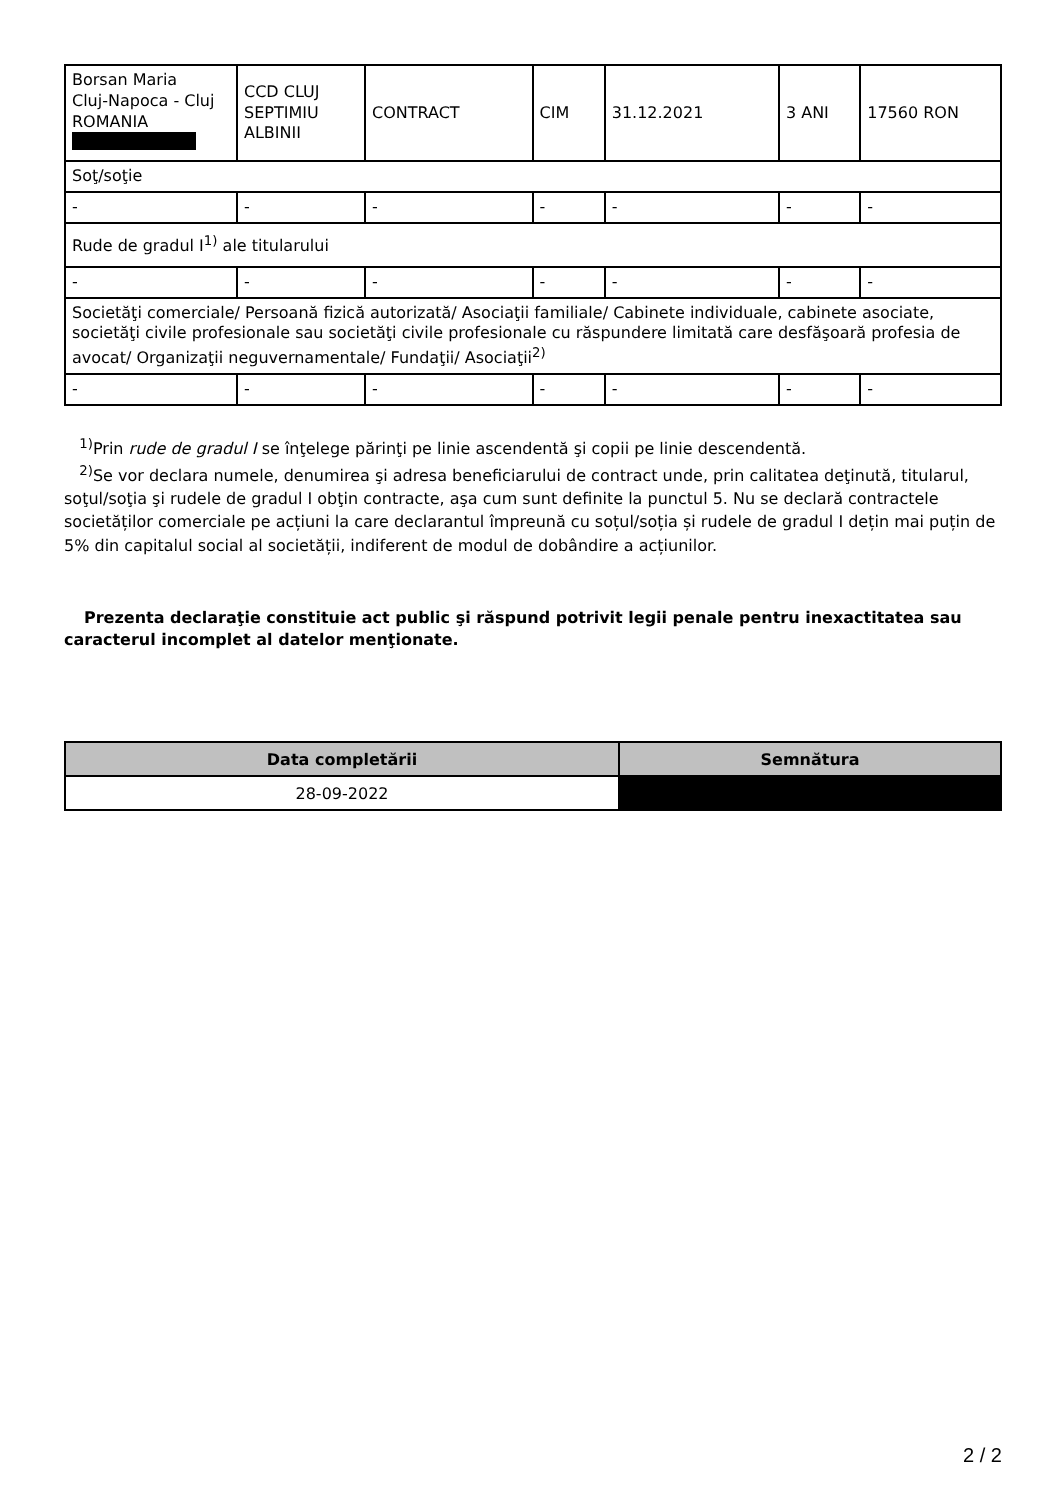| Borsan Maria Cluj-Napoca - Cluj ROMANIA | CCD CLUJ SEPTIMIU ALBINII | CONTRACT | CIM | 31.12.2021 | 3 ANI | 17560 RON |
| Soţ/soţie | | | | | | |
| - | - | - | - | - | - | - |
| Rude de gradul I<sup>1)</sup> ale titularului | | | | | | |
| - | - | - | - | - | - | - |
| Societăţi comerciale/ Persoană fizică autorizată/ Asociaţii familiale/ Cabinete individuale, cabinete asociate, societăţi civile profesionale sau societăţi civile profesionale cu răspundere limitată care desfăşoară profesia de avocat/ Organizaţii neguvernamentale/ Fundaţii/ Asociaţii<sup>2)</sup> | | | | | | |
| - | - | - | - | - | - | - |
<sup>1)</sup> Prin rude de gradul I se înţelege părinţi pe linie ascendentă şi copii pe linie descendentă.
<sup>2)</sup> Se vor declara numele, denumirea şi adresa beneficiarului de contract unde, prin calitatea deţinută, titularul, soţul/soţia şi rudele de gradul I obţin contracte, aşa cum sunt definite la punctul 5. Nu se declară contractele societăților comerciale pe acțiuni la care declarantul împreună cu soțul/soția și rudele de gradul I dețin mai puțin de 5% din capitalul social al societății, indiferent de modul de dobândire a acțiunilor.
Prezenta declaraţie constituie act public şi răspund potrivit legii penale pentru inexactitatea sau caracterul incomplet al datelor menţionate.
| Data completării | Semnătura |
| --- | --- |
| 28-09-2022 | |
2 / 2